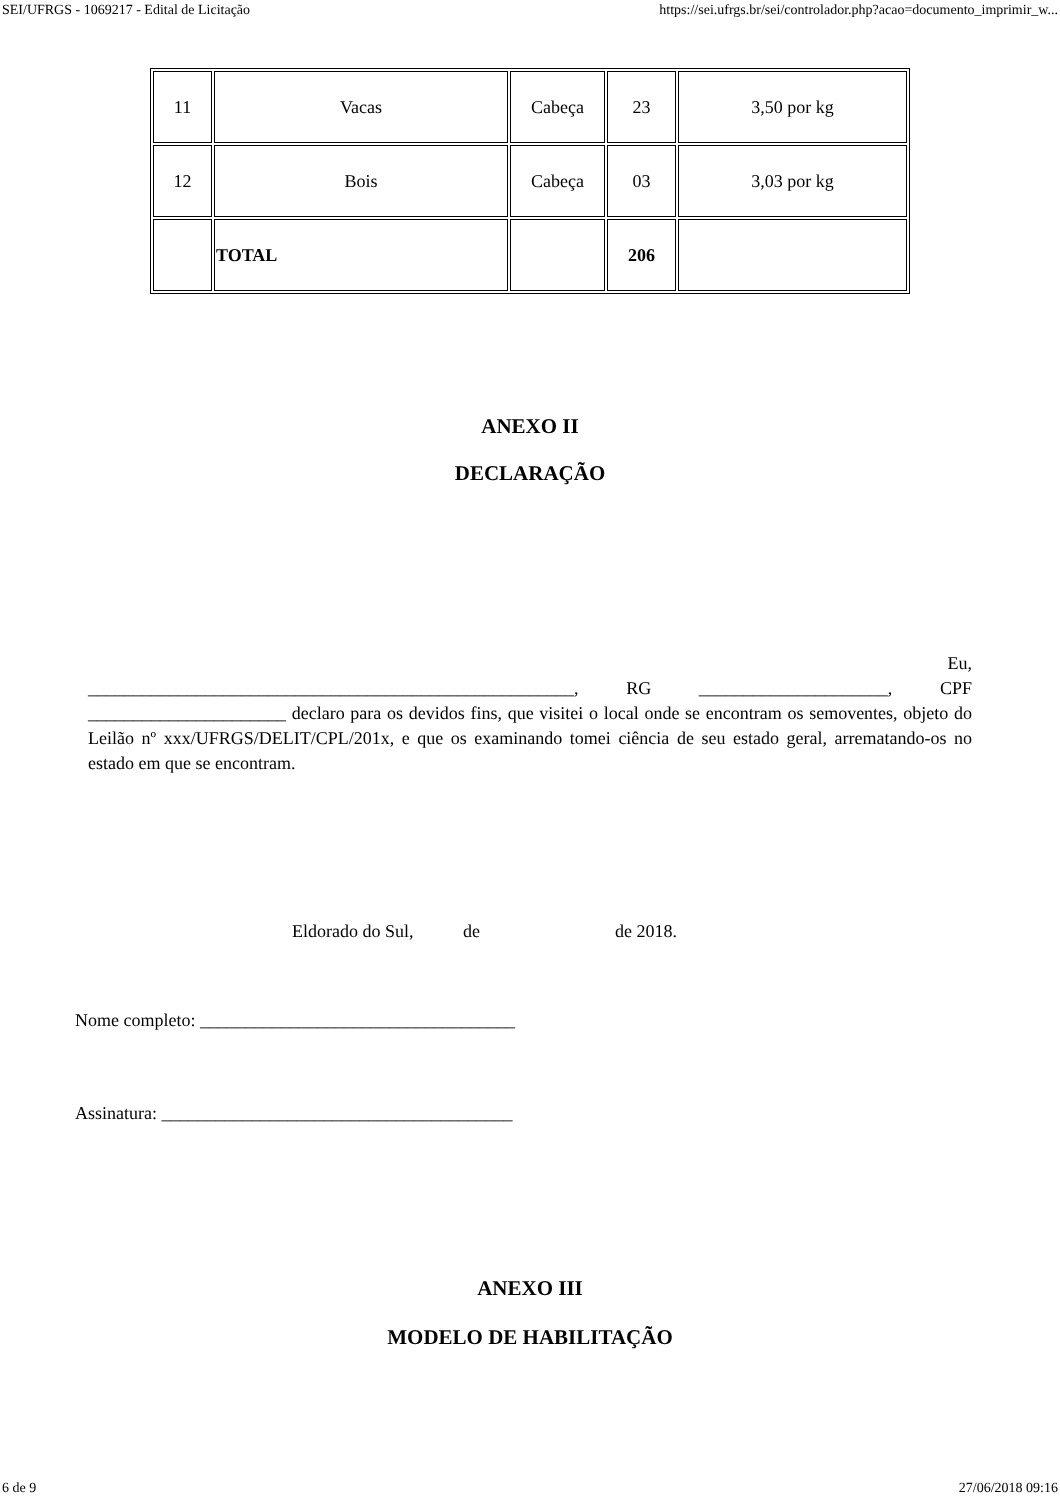SEI/UFRGS - 1069217 - Edital de Licitação https://sei.ufrgs.br/sei/controlador.php?acao=documento_imprimir_w...
| 11 | Vacas | Cabeça | 23 | 3,50 por kg |
| 12 | Bois | Cabeça | 03 | 3,03 por kg |
| | TOTAL | | 206 | |
ANEXO II
DECLARAÇÃO
Eu,
______________________________________________________, RG _____________________, CPF ______________________ declaro para os devidos fins, que visitei o local onde se encontram os semoventes, objeto do Leilão nº xxx/UFRGS/DELIT/CPL/201x, e que os examinando tomei ciência de seu estado geral, arrematando-os no estado em que se encontram.
Eldorado do Sul, de de 2018.
Nome completo: ___________________________________
Assinatura: _______________________________________
ANEXO III
MODELO DE HABILITAÇÃO
6 de 9 27/06/2018 09:16